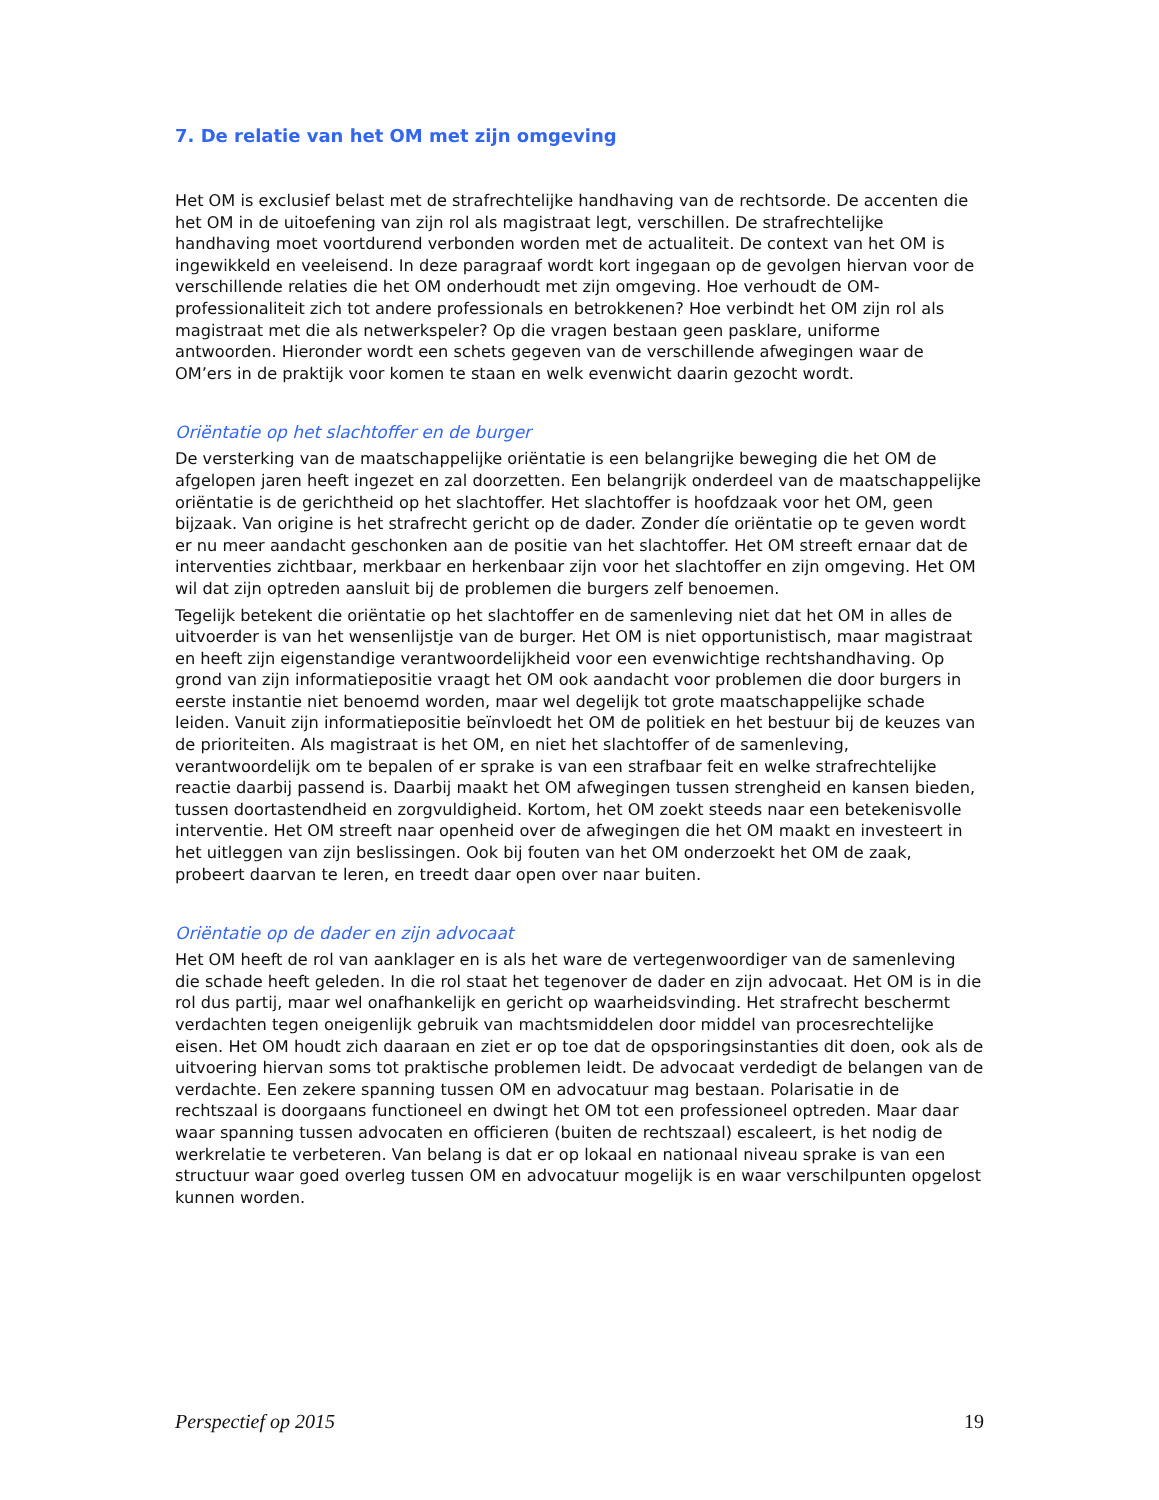7. De relatie van het OM met zijn omgeving
Het OM is exclusief belast met de strafrechtelijke handhaving van de rechtsorde. De accenten die het OM in de uitoefening van zijn rol als magistraat legt, verschillen. De strafrechtelijke handhaving moet voortdurend verbonden worden met de actualiteit. De context van het OM is ingewikkeld en veeleisend. In deze paragraaf wordt kort ingegaan op de gevolgen hiervan voor de verschillende relaties die het OM onderhoudt met zijn omgeving. Hoe verhoudt de OM-professionaliteit zich tot andere professionals en betrokkenen? Hoe verbindt het OM zijn rol als magistraat met die als netwerkspeler? Op die vragen bestaan geen pasklare, uniforme antwoorden. Hieronder wordt een schets gegeven van de verschillende afwegingen waar de OM’ers in de praktijk voor komen te staan en welk evenwicht daarin gezocht wordt.
Oriëntatie op het slachtoffer en de burger
De versterking van de maatschappelijke oriëntatie is een belangrijke beweging die het OM de afgelopen jaren heeft ingezet en zal doorzetten. Een belangrijk onderdeel van de maatschappelijke oriëntatie is de gerichtheid op het slachtoffer. Het slachtoffer is hoofdzaak voor het OM, geen bijzaak. Van origine is het strafrecht gericht op de dader. Zonder díe oriëntatie op te geven wordt er nu meer aandacht geschonken aan de positie van het slachtoffer. Het OM streeft ernaar dat de interventies zichtbaar, merkbaar en herkenbaar zijn voor het slachtoffer en zijn omgeving. Het OM wil dat zijn optreden aansluit bij de problemen die burgers zelf benoemen.
Tegelijk betekent die oriëntatie op het slachtoffer en de samenleving niet dat het OM in alles de uitvoerder is van het wensenlijstje van de burger. Het OM is niet opportunistisch, maar magistraat en heeft zijn eigenstandige verantwoordelijkheid voor een evenwichtige rechtshandhaving. Op grond van zijn informatiepositie vraagt het OM ook aandacht voor problemen die door burgers in eerste instantie niet benoemd worden, maar wel degelijk tot grote maatschappelijke schade leiden. Vanuit zijn informatiepositie beïnvloedt het OM de politiek en het bestuur bij de keuzes van de prioriteiten. Als magistraat is het OM, en niet het slachtoffer of de samenleving, verantwoordelijk om te bepalen of er sprake is van een strafbaar feit en welke strafrechtelijke reactie daarbij passend is. Daarbij maakt het OM afwegingen tussen strengheid en kansen bieden, tussen doortastendheid en zorgvuldigheid. Kortom, het OM zoekt steeds naar een betekenisvolle interventie. Het OM streeft naar openheid over de afwegingen die het OM maakt en investeert in het uitleggen van zijn beslissingen. Ook bij fouten van het OM onderzoekt het OM de zaak, probeert daarvan te leren, en treedt daar open over naar buiten.
Oriëntatie op de dader en zijn advocaat
Het OM heeft de rol van aanklager en is als het ware de vertegenwoordiger van de samenleving die schade heeft geleden. In die rol staat het tegenover de dader en zijn advocaat. Het OM is in die rol dus partij, maar wel onafhankelijk en gericht op waarheidsvinding. Het strafrecht beschermt verdachten tegen oneigenlijk gebruik van machtsmiddelen door middel van procesrechtelijke eisen. Het OM houdt zich daaraan en ziet er op toe dat de opsporingsinstanties dit doen, ook als de uitvoering hiervan soms tot praktische problemen leidt. De advocaat verdedigt de belangen van de verdachte. Een zekere spanning tussen OM en advocatuur mag bestaan. Polarisatie in de rechtszaal is doorgaans functioneel en dwingt het OM tot een professioneel optreden. Maar daar waar spanning tussen advocaten en officieren (buiten de rechtszaal) escaleert, is het nodig de werkrelatie te verbeteren. Van belang is dat er op lokaal en nationaal niveau sprake is van een structuur waar goed overleg tussen OM en advocatuur mogelijk is en waar verschilpunten opgelost kunnen worden.
Perspectief op 2015 19